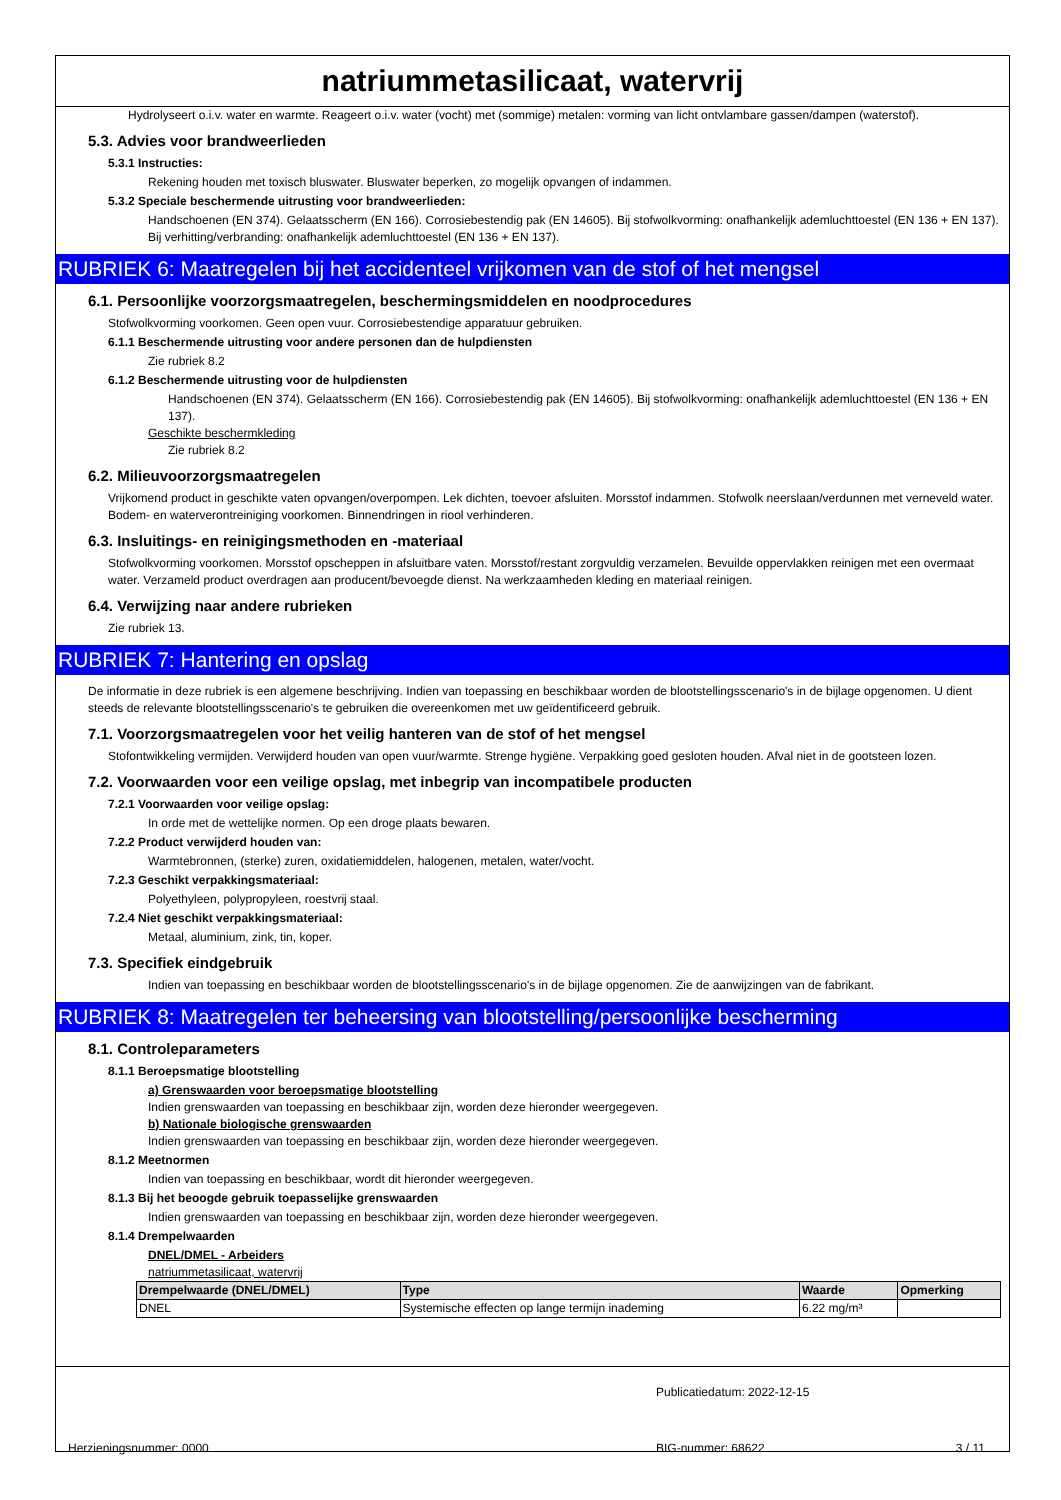natriummetasilicaat, watervrij
Hydrolyseert o.i.v. water en warmte. Reageert o.i.v. water (vocht) met (sommige) metalen: vorming van licht ontvlambare gassen/dampen (waterstof).
5.3. Advies voor brandweerlieden
5.3.1 Instructies:
Rekening houden met toxisch bluswater. Bluswater beperken, zo mogelijk opvangen of indammen.
5.3.2 Speciale beschermende uitrusting voor brandweerlieden:
Handschoenen (EN 374). Gelaatsscherm (EN 166). Corrosiebestendig pak (EN 14605). Bij stofwolkvorming: onafhankelijk ademluchttoestel (EN 136 + EN 137). Bij verhitting/verbranding: onafhankelijk ademluchttoestel (EN 136 + EN 137).
RUBRIEK 6: Maatregelen bij het accidenteel vrijkomen van de stof of het mengsel
6.1. Persoonlijke voorzorgsmaatregelen, beschermingsmiddelen en noodprocedures
Stofwolkvorming voorkomen. Geen open vuur. Corrosiebestendige apparatuur gebruiken.
6.1.1 Beschermende uitrusting voor andere personen dan de hulpdiensten
Zie rubriek 8.2
6.1.2 Beschermende uitrusting voor de hulpdiensten
Handschoenen (EN 374). Gelaatsscherm (EN 166). Corrosiebestendig pak (EN 14605). Bij stofwolkvorming: onafhankelijk ademluchttoestel (EN 136 + EN 137).
Geschikte beschermkleding
Zie rubriek 8.2
6.2. Milieuvoorzorgsmaatregelen
Vrijkomend product in geschikte vaten opvangen/overpompen. Lek dichten, toevoer afsluiten. Morsstof indammen. Stofwolk neerslaan/verdunnen met verneveld water. Bodem- en waterverontreiniging voorkomen. Binnendringen in riool verhinderen.
6.3. Insluitings- en reinigingsmethoden en -materiaal
Stofwolkvorming voorkomen. Morsstof opscheppen in afsluitbare vaten. Morsstof/restant zorgvuldig verzamelen. Bevuilde oppervlakken reinigen met een overmaat water. Verzameld product overdragen aan producent/bevoegde dienst. Na werkzaamheden kleding en materiaal reinigen.
6.4. Verwijzing naar andere rubrieken
Zie rubriek 13.
RUBRIEK 7: Hantering en opslag
De informatie in deze rubriek is een algemene beschrijving. Indien van toepassing en beschikbaar worden de blootstellingsscenario's in de bijlage opgenomen. U dient steeds de relevante blootstellingsscenario's te gebruiken die overeenkomen met uw geïdentificeerd gebruik.
7.1. Voorzorgsmaatregelen voor het veilig hanteren van de stof of het mengsel
Stofontwikkeling vermijden. Verwijderd houden van open vuur/warmte. Strenge hygiëne. Verpakking goed gesloten houden. Afval niet in de gootsteen lozen.
7.2. Voorwaarden voor een veilige opslag, met inbegrip van incompatibele producten
7.2.1 Voorwaarden voor veilige opslag:
In orde met de wettelijke normen. Op een droge plaats bewaren.
7.2.2 Product verwijderd houden van:
Warmtebronnen, (sterke) zuren, oxidatiemiddelen, halogenen, metalen, water/vocht.
7.2.3 Geschikt verpakkingsmateriaal:
Polyethyleen, polypropyleen, roestvrij staal.
7.2.4 Niet geschikt verpakkingsmateriaal:
Metaal, aluminium, zink, tin, koper.
7.3. Specifiek eindgebruik
Indien van toepassing en beschikbaar worden de blootstellingsscenario's in de bijlage opgenomen. Zie de aanwijzingen van de fabrikant.
RUBRIEK 8: Maatregelen ter beheersing van blootstelling/persoonlijke bescherming
8.1. Controleparameters
8.1.1 Beroepsmatige blootstelling
a) Grenswaarden voor beroepsmatige blootstelling
Indien grenswaarden van toepassing en beschikbaar zijn, worden deze hieronder weergegeven.
b) Nationale biologische grenswaarden
Indien grenswaarden van toepassing en beschikbaar zijn, worden deze hieronder weergegeven.
8.1.2 Meetnormen
Indien van toepassing en beschikbaar, wordt dit hieronder weergegeven.
8.1.3 Bij het beoogde gebruik toepasselijke grenswaarden
Indien grenswaarden van toepassing en beschikbaar zijn, worden deze hieronder weergegeven.
8.1.4 Drempelwaarden
DNEL/DMEL - Arbeiders
natriummetasilicaat, watervrij
| Drempelwaarde (DNEL/DMEL) | Type | Waarde | Opmerking |
| --- | --- | --- | --- |
| DNEL | Systemische effecten op lange termijn inademing | 6.22 mg/m³ | |
Publicatiedatum: 2022-12-15
Herzieningsnummer: 0000 BIG-nummer: 68622 3 / 11